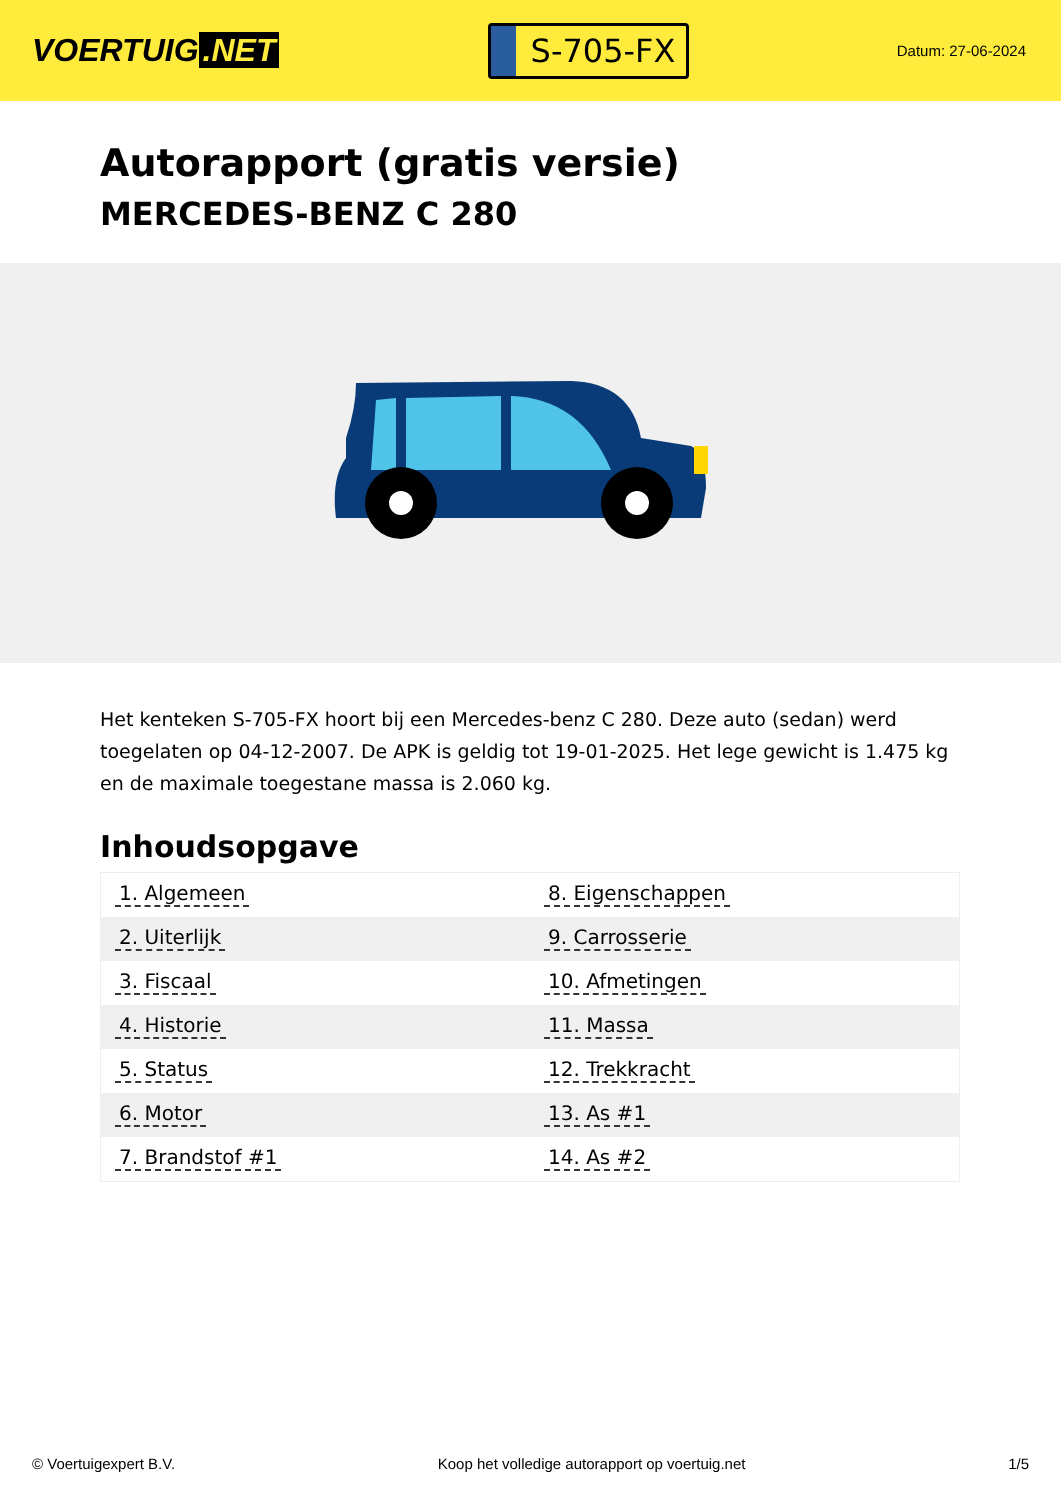VOERTUIG.NET
S-705-FX
Datum: 27-06-2024
Autorapport (gratis versie)
MERCEDES-BENZ C 280
Het kenteken S-705-FX hoort bij een Mercedes-benz C 280. Deze auto (sedan) werd toegelaten op 04-12-2007. De APK is geldig tot 19-01-2025. Het lege gewicht is 1.475 kg en de maximale toegestane massa is 2.060 kg.
Inhoudsopgave
| 1. Algemeen | 8. Eigenschappen |
| 2. Uiterlijk | 9. Carrosserie |
| 3. Fiscaal | 10. Afmetingen |
| 4. Historie | 11. Massa |
| 5. Status | 12. Trekkracht |
| 6. Motor | 13. As #1 |
| 7. Brandstof #1 | 14. As #2 |
© Voertuigexpert B.V. Koop het volledige autorapport op voertuig.net 1/5